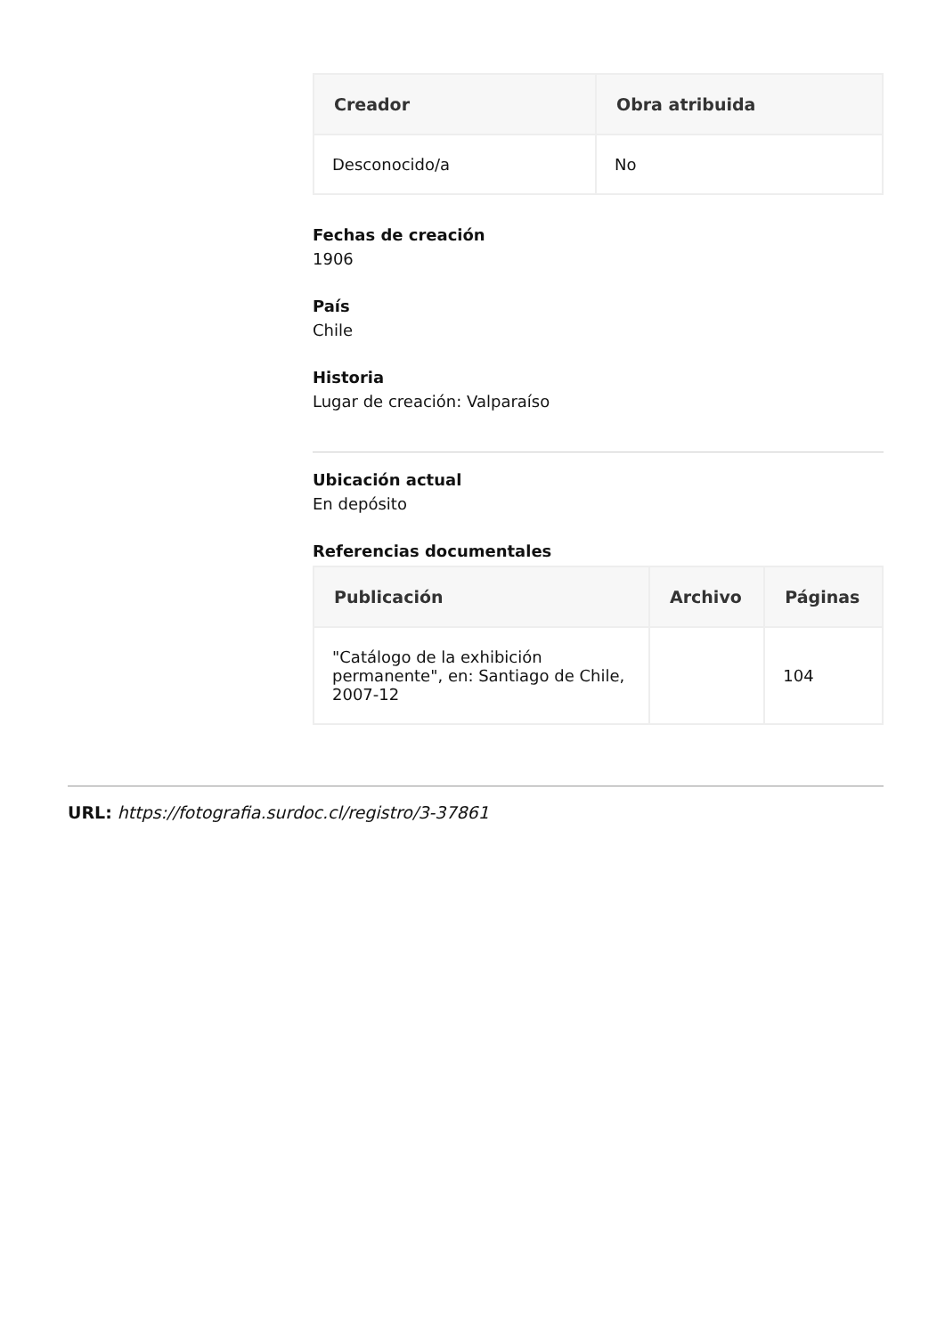| Creador | Obra atribuida |
| --- | --- |
| Desconocido/a | No |
Fechas de creación
1906
País
Chile
Historia
Lugar de creación: Valparaíso
Ubicación actual
En depósito
Referencias documentales
| Publicación | Archivo | Páginas |
| --- | --- | --- |
| "Catálogo de la exhibición permanente", en: Santiago de Chile, 2007-12 | | 104 |
URL: https://fotografia.surdoc.cl/registro/3-37861